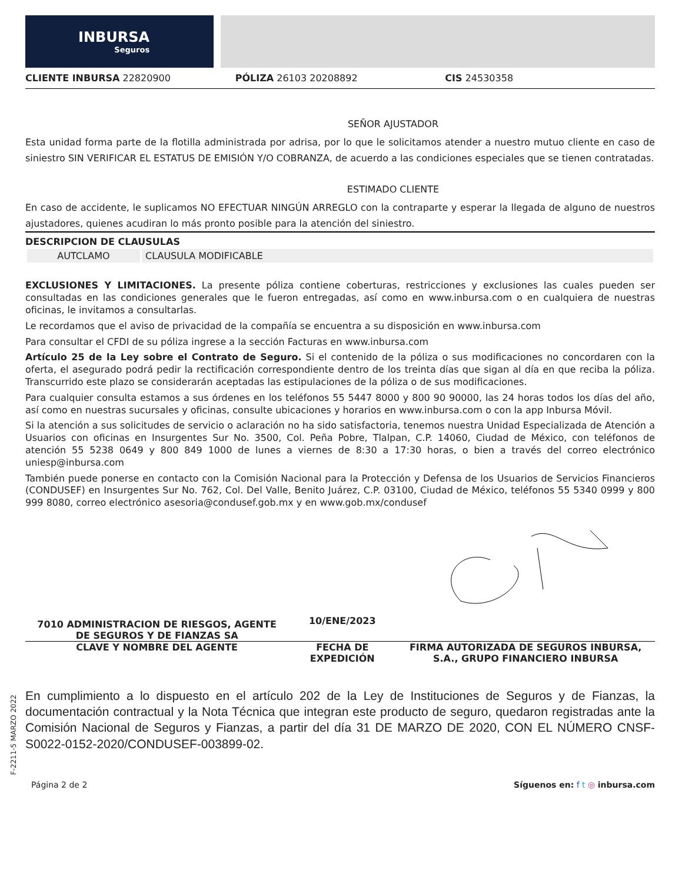F-2211-5 MARZO 2022
INBURSA
Seguros
CLIENTE INBURSA 22820900 PÓLIZA 26103 20208892 CIS 24530358
SEÑOR AJUSTADOR
Esta unidad forma parte de la flotilla administrada por adrisa, por lo que le solicitamos atender a nuestro mutuo cliente en caso de siniestro SIN VERIFICAR EL ESTATUS DE EMISIÓN Y/O COBRANZA, de acuerdo a las condiciones especiales que se tienen contratadas.
ESTIMADO CLIENTE
En caso de accidente, le suplicamos NO EFECTUAR NINGÚN ARREGLO con la contraparte y esperar la llegada de alguno de nuestros ajustadores, quienes acudiran lo más pronto posible para la atención del siniestro.
DESCRIPCION DE CLAUSULAS
| AUTCLAMO | CLAUSULA MODIFICABLE |
EXCLUSIONES Y LIMITACIONES. La presente póliza contiene coberturas, restricciones y exclusiones las cuales pueden ser consultadas en las condiciones generales que le fueron entregadas, así como en www.inbursa.com o en cualquiera de nuestras oficinas, le invitamos a consultarlas.
Le recordamos que el aviso de privacidad de la compañía se encuentra a su disposición en www.inbursa.com
Para consultar el CFDI de su póliza ingrese a la sección Facturas en www.inbursa.com
Artículo 25 de la Ley sobre el Contrato de Seguro. Si el contenido de la póliza o sus modificaciones no concordaren con la oferta, el asegurado podrá pedir la rectificación correspondiente dentro de los treinta días que sigan al día en que reciba la póliza. Transcurrido este plazo se considerarán aceptadas las estipulaciones de la póliza o de sus modificaciones.
Para cualquier consulta estamos a sus órdenes en los teléfonos 55 5447 8000 y 800 90 90000, las 24 horas todos los días del año, así como en nuestras sucursales y oficinas, consulte ubicaciones y horarios en www.inbursa.com o con la app Inbursa Móvil.
Si la atención a sus solicitudes de servicio o aclaración no ha sido satisfactoria, tenemos nuestra Unidad Especializada de Atención a Usuarios con oficinas en Insurgentes Sur No. 3500, Col. Peña Pobre, Tlalpan, C.P. 14060, Ciudad de México, con teléfonos de atención 55 5238 0649 y 800 849 1000 de lunes a viernes de 8:30 a 17:30 horas, o bien a través del correo electrónico uniesp@inbursa.com
También puede ponerse en contacto con la Comisión Nacional para la Protección y Defensa de los Usuarios de Servicios Financieros (CONDUSEF) en Insurgentes Sur No. 762, Col. Del Valle, Benito Juárez, C.P. 03100, Ciudad de México, teléfonos 55 5340 0999 y 800 999 8080, correo electrónico asesoria@condusef.gob.mx y en www.gob.mx/condusef
| 7010 ADMINISTRACION DE RIESGOS, AGENTE DE SEGUROS Y DE FIANZAS SA | 10/ENE/2023 | |
| CLAVE Y NOMBRE DEL AGENTE | FECHA DE EXPEDICIÓN | FIRMA AUTORIZADA DE SEGUROS INBURSA, S.A., GRUPO FINANCIERO INBURSA |
En cumplimiento a lo dispuesto en el artículo 202 de la Ley de Instituciones de Seguros y de Fianzas, la documentación contractual y la Nota Técnica que integran este producto de seguro, quedaron registradas ante la Comisión Nacional de Seguros y Fianzas, a partir del día 31 DE MARZO DE 2020, CON EL NÚMERO CNSF-S0022-0152-2020/CONDUSEF-003899-02.
Página 2 de 2 Síguenos en: f t ◎ inbursa.com